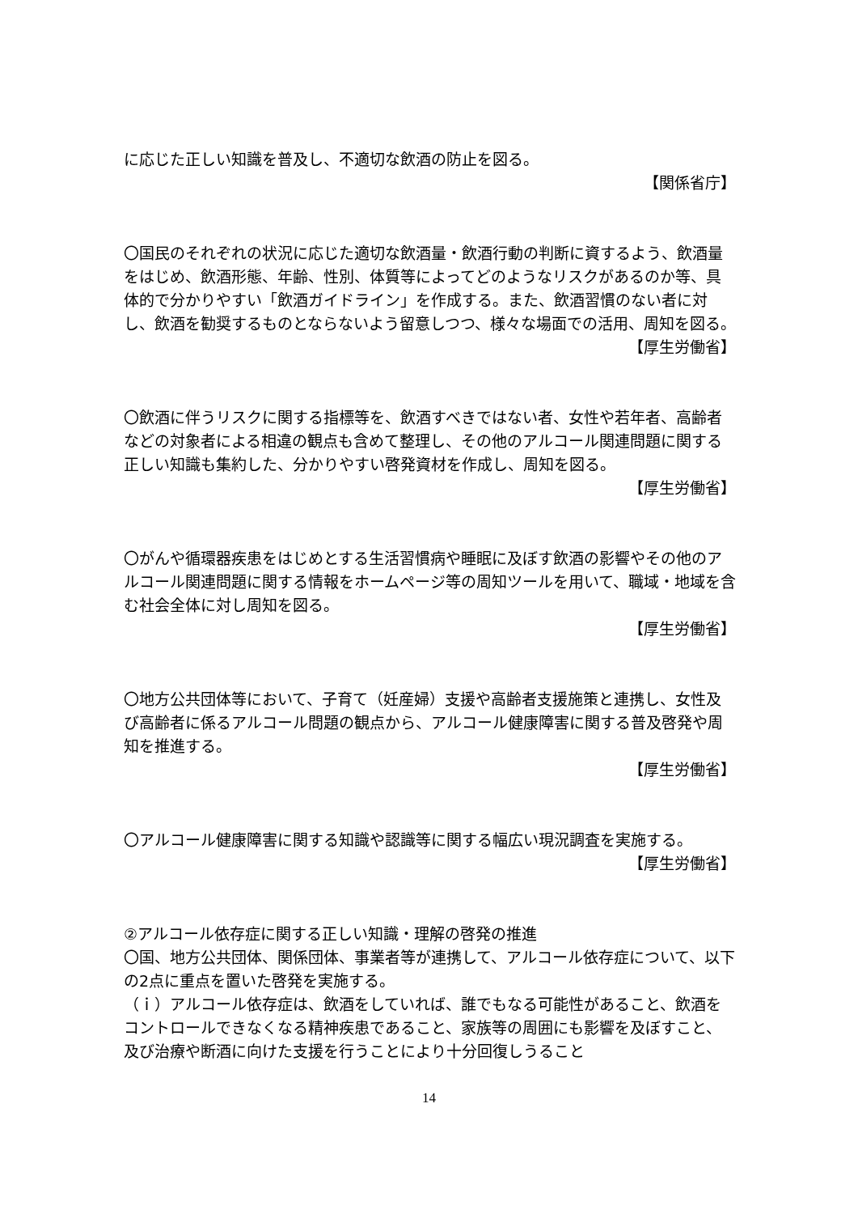に応じた正しい知識を普及し、不適切な飲酒の防止を図る。
【関係省庁】
〇国民のそれぞれの状況に応じた適切な飲酒量・飲酒行動の判断に資するよう、飲酒量をはじめ、飲酒形態、年齢、性別、体質等によってどのようなリスクがあるのか等、具体的で分かりやすい「飲酒ガイドライン」を作成する。また、飲酒習慣のない者に対し、飲酒を勧奨するものとならないよう留意しつつ、様々な場面での活用、周知を図る。
【厚生労働省】
〇飲酒に伴うリスクに関する指標等を、飲酒すべきではない者、女性や若年者、高齢者などの対象者による相違の観点も含めて整理し、その他のアルコール関連問題に関する正しい知識も集約した、分かりやすい啓発資材を作成し、周知を図る。
【厚生労働省】
〇がんや循環器疾患をはじめとする生活習慣病や睡眠に及ぼす飲酒の影響やその他のアルコール関連問題に関する情報をホームページ等の周知ツールを用いて、職域・地域を含む社会全体に対し周知を図る。
【厚生労働省】
〇地方公共団体等において、子育て（妊産婦）支援や高齢者支援施策と連携し、女性及び高齢者に係るアルコール問題の観点から、アルコール健康障害に関する普及啓発や周知を推進する。
【厚生労働省】
〇アルコール健康障害に関する知識や認識等に関する幅広い現況調査を実施する。
【厚生労働省】
②アルコール依存症に関する正しい知識・理解の啓発の推進
〇国、地方公共団体、関係団体、事業者等が連携して、アルコール依存症について、以下の2点に重点を置いた啓発を実施する。
（ｉ）アルコール依存症は、飲酒をしていれば、誰でもなる可能性があること、飲酒をコントロールできなくなる精神疾患であること、家族等の周囲にも影響を及ぼすこと、及び治療や断酒に向けた支援を行うことにより十分回復しうること
14